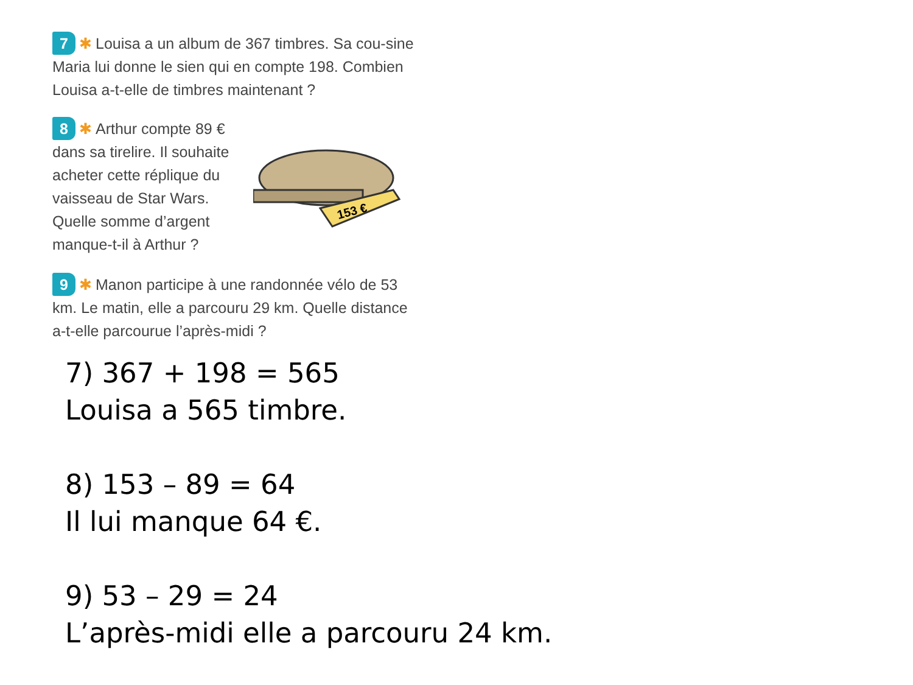7 ✱ Louisa a un album de 367 timbres. Sa cou-sine Maria lui donne le sien qui en compte 198. Combien Louisa a-t-elle de timbres maintenant ?
8 ✱ Arthur compte 89 € dans sa tirelire. Il souhaite acheter cette réplique du vaisseau de Star Wars. Quelle somme d’argent manque-t-il à Arthur ?
153 €
9 ✱ Manon participe à une randonnée vélo de 53 km. Le matin, elle a parcouru 29 km. Quelle distance a-t-elle parcourue l’après-midi ?
7) 367 + 198 = 565
Louisa a 565 timbre.
8) 153 – 89 = 64
Il lui manque 64 €.
9) 53 – 29 = 24
L’après-midi elle a parcouru 24 km.